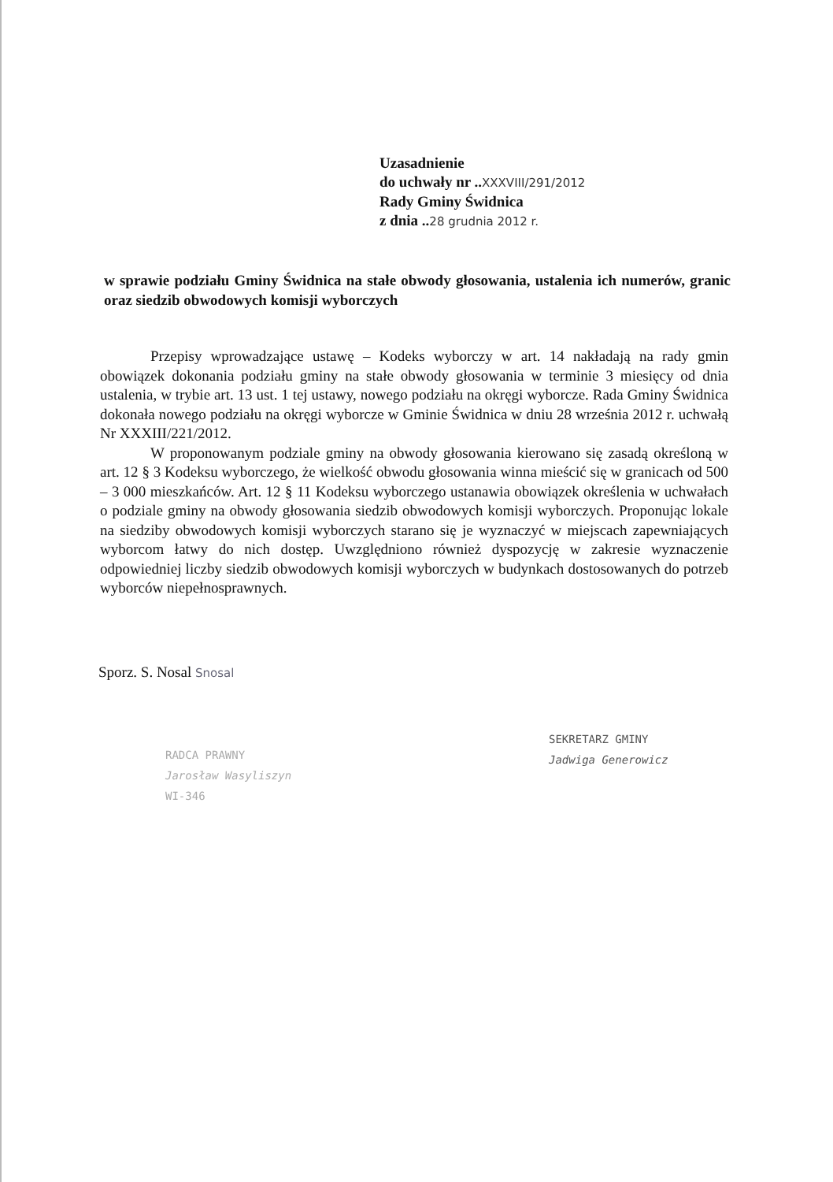Uzasadnienie
do uchwały nr ..XXXVIII/291/2012
Rady Gminy Świdnica
z dnia ..28 grudnia 2012 r.
w sprawie podziału Gminy Świdnica na stałe obwody głosowania, ustalenia ich numerów, granic oraz siedzib obwodowych komisji wyborczych
Przepisy wprowadzające ustawę – Kodeks wyborczy w art. 14 nakładają na rady gmin obowiązek dokonania podziału gminy na stałe obwody głosowania w terminie 3 miesięcy od dnia ustalenia, w trybie art. 13 ust. 1 tej ustawy, nowego podziału na okręgi wyborcze. Rada Gminy Świdnica dokonała nowego podziału na okręgi wyborcze w Gminie Świdnica w dniu 28 września 2012 r. uchwałą Nr XXXIII/221/2012.
W proponowanym podziale gminy na obwody głosowania kierowano się zasadą określoną w art. 12 § 3 Kodeksu wyborczego, że wielkość obwodu głosowania winna mieścić się w granicach od 500 – 3 000 mieszkańców. Art. 12 § 11 Kodeksu wyborczego ustanawia obowiązek określenia w uchwałach o podziale gminy na obwody głosowania siedzib obwodowych komisji wyborczych. Proponując lokale na siedziby obwodowych komisji wyborczych starano się je wyznaczyć w miejscach zapewniających wyborcom łatwy do nich dostęp. Uwzględniono również dyspozycję w zakresie wyznaczenie odpowiedniej liczby siedzib obwodowych komisji wyborczych w budynkach dostosowanych do potrzeb wyborców niepełnosprawnych.
Sporz. S. Nosal Snosal
RADCA PRAWNY
Jarosław Wasyliszyn
WI-346
SEKRETARZ GMINY
Jadwiga Generowicz